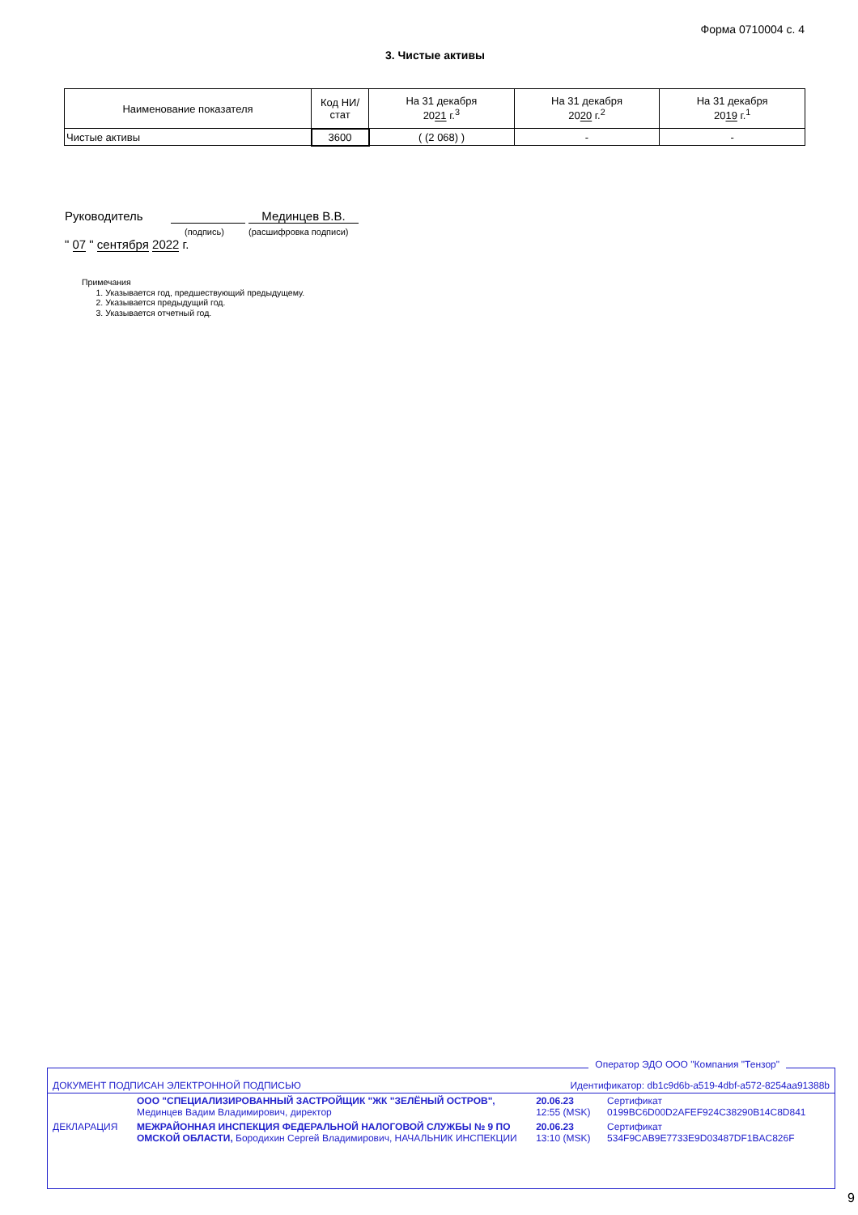Форма 0710004 с. 4
3. Чистые активы
| Наименование показателя | Код НИ/ стат | На 31 декабря 20 21 г.<sup>3</sup> | На 31 декабря 20 20 г.<sup>2</sup> | На 31 декабря 20 19 г.<sup>1</sup> |
| --- | --- | --- | --- | --- |
| Чистые активы | 3600 | ( (2 068) ) | - | - |
Руководитель Мединцев В.В.
(подпись) (расшифровка подписи)
" 07 " сентября 2022 г.
Примечания
1. Указывается год, предшествующий предыдущему.
2. Указывается предыдущий год.
3. Указывается отчетный год.
Оператор ЭДО ООО "Компания "Тензор"
| ДОКУМЕНТ ПОДПИСАН ЭЛЕКТРОННОЙ ПОДПИСЬЮ | | Идентификатор: db1c9d6b-a519-4dbf-a572-8254aa91388b | |
| | ООО "СПЕЦИАЛИЗИРОВАННЫЙ ЗАСТРОЙЩИК "ЖК "ЗЕЛЁНЫЙ ОСТРОВ", Мединцев Вадим Владимирович, директор | 20.06.23 12:55 (MSK) | Сертификат 0199BC6D00D2AFEF924C38290B14C8D841 |
| ДЕКЛАРАЦИЯ | МЕЖРАЙОННАЯ ИНСПЕКЦИЯ ФЕДЕРАЛЬНОЙ НАЛОГОВОЙ СЛУЖБЫ № 9 ПО ОМСКОЙ ОБЛАСТИ, Бородихин Сергей Владимирович, НАЧАЛЬНИК ИНСПЕКЦИИ | 20.06.23 13:10 (MSK) | Сертификат 534F9CAB9E7733E9D03487DF1BAC826F |
9